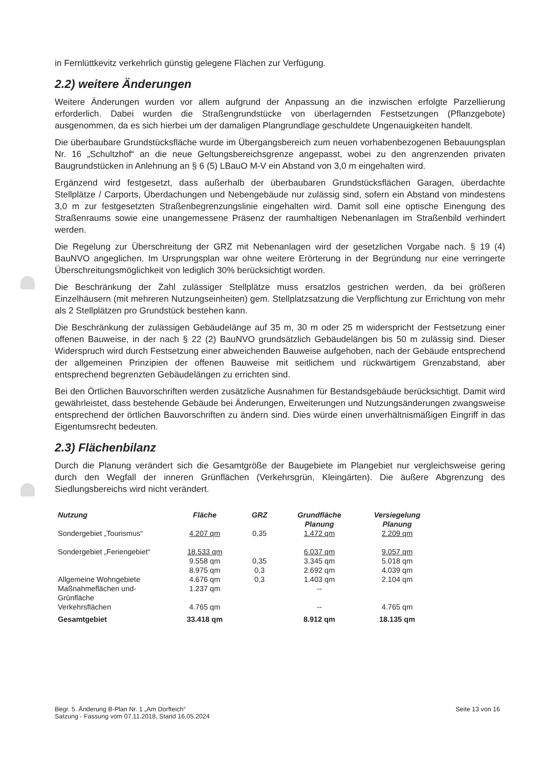in Fernlüttkevitz verkehrlich günstig gelegene Flächen zur Verfügung.
2.2) weitere Änderungen
Weitere Änderungen wurden vor allem aufgrund der Anpassung an die inzwischen erfolgte Parzellierung erforderlich. Dabei wurden die Straßengrundstücke von überlagernden Festsetzungen (Pflanzgebote) ausgenommen, da es sich hierbei um der damaligen Plangrundlage geschuldete Ungenauigkeiten handelt.
Die überbaubare Grundstücksfläche wurde im Übergangsbereich zum neuen vorhabenbezogenen Bebauungsplan Nr. 16 „Schultzhof“ an die neue Geltungsbereichsgrenze angepasst, wobei zu den angrenzenden privaten Baugrundstücken in Anlehnung an § 6 (5) LBauO M-V ein Abstand von 3,0 m eingehalten wird.
Ergänzend wird festgesetzt, dass außerhalb der überbaubaren Grundstücksflächen Garagen, überdachte Stellplätze / Carports, Überdachungen und Nebengebäude nur zulässig sind, sofern ein Abstand von mindestens 3,0 m zur festgesetzten Straßenbegrenzungslinie eingehalten wird. Damit soll eine optische Einengung des Straßenraums sowie eine unangemessene Präsenz der raumhaltigen Nebenanlagen im Straßenbild verhindert werden.
Die Regelung zur Überschreitung der GRZ mit Nebenanlagen wird der gesetzlichen Vorgabe nach. § 19 (4) BauNVO angeglichen. Im Ursprungsplan war ohne weitere Erörterung in der Begründung nur eine verringerte Überschreitungsmöglichkeit von lediglich 30% berücksichtigt worden.
Die Beschränkung der Zahl zulässiger Stellplätze muss ersatzlos gestrichen werden, da bei größeren Einzelhäusern (mit mehreren Nutzungseinheiten) gem. Stellplatzsatzung die Verpflichtung zur Errichtung von mehr als 2 Stellplätzen pro Grundstück bestehen kann.
Die Beschränkung der zulässigen Gebäudelänge auf 35 m, 30 m oder 25 m widerspricht der Festsetzung einer offenen Bauweise, in der nach § 22 (2) BauNVO grundsätzlich Gebäudelängen bis 50 m zulässig sind. Dieser Widerspruch wird durch Festsetzung einer abweichenden Bauweise aufgehoben, nach der Gebäude entsprechend der allgemeinen Prinzipien der offenen Bauweise mit seitlichem und rückwärtigem Grenzabstand, aber entsprechend begrenzten Gebäudelängen zu errichten sind.
Bei den Örtlichen Bauvorschriften werden zusätzliche Ausnahmen für Bestandsgebäude berücksichtigt. Damit wird gewährleistet, dass bestehende Gebäude bei Änderungen, Erweiterungen und Nutzungsänderungen zwangsweise entsprechend der örtlichen Bauvorschriften zu ändern sind. Dies würde einen unverhältnismäßigen Eingriff in das Eigentumsrecht bedeuten.
2.3) Flächenbilanz
Durch die Planung verändert sich die Gesamtgröße der Baugebiete im Plangebiet nur vergleichsweise gering durch den Wegfall der inneren Grünflächen (Verkehrsgrün, Kleingärten). Die äußere Abgrenzung des Siedlungsbereichs wird nicht verändert.
| Nutzung | Fläche | GRZ | Grundfläche Planung | Versiegelung Planung |
| --- | --- | --- | --- | --- |
| Sondergebiet „Tourismus“ | 4.207 qm | 0,35 | 1.472 qm | 2.209 qm |
| Sondergebiet „Feriengebiet“ | 18.533 qm | | 6.037 qm | 9.057 qm |
| | 9.558 qm | 0,35 | 3.345 qm | 5.018 qm |
| | 8.975 qm | 0,3 | 2.692 qm | 4.039 qm |
| Allgemeine Wohngebiete | 4.676 qm | 0,3 | 1.403 qm | 2.104 qm |
| Maßnahmeflächen und- Grünfläche | 1.237 qm | | -- | |
| Verkehrsflächen | 4.765 qm | | -- | 4.765 qm |
| Gesamtgebiet | 33.418 qm | | 8.912 qm | 18.135 qm |
Begr. 5. Änderung B-Plan Nr. 1 „Am Dorfteich“
Satzung - Fassung vom 07.11.2018, Stand 16.05.2024
Seite 13 von 16